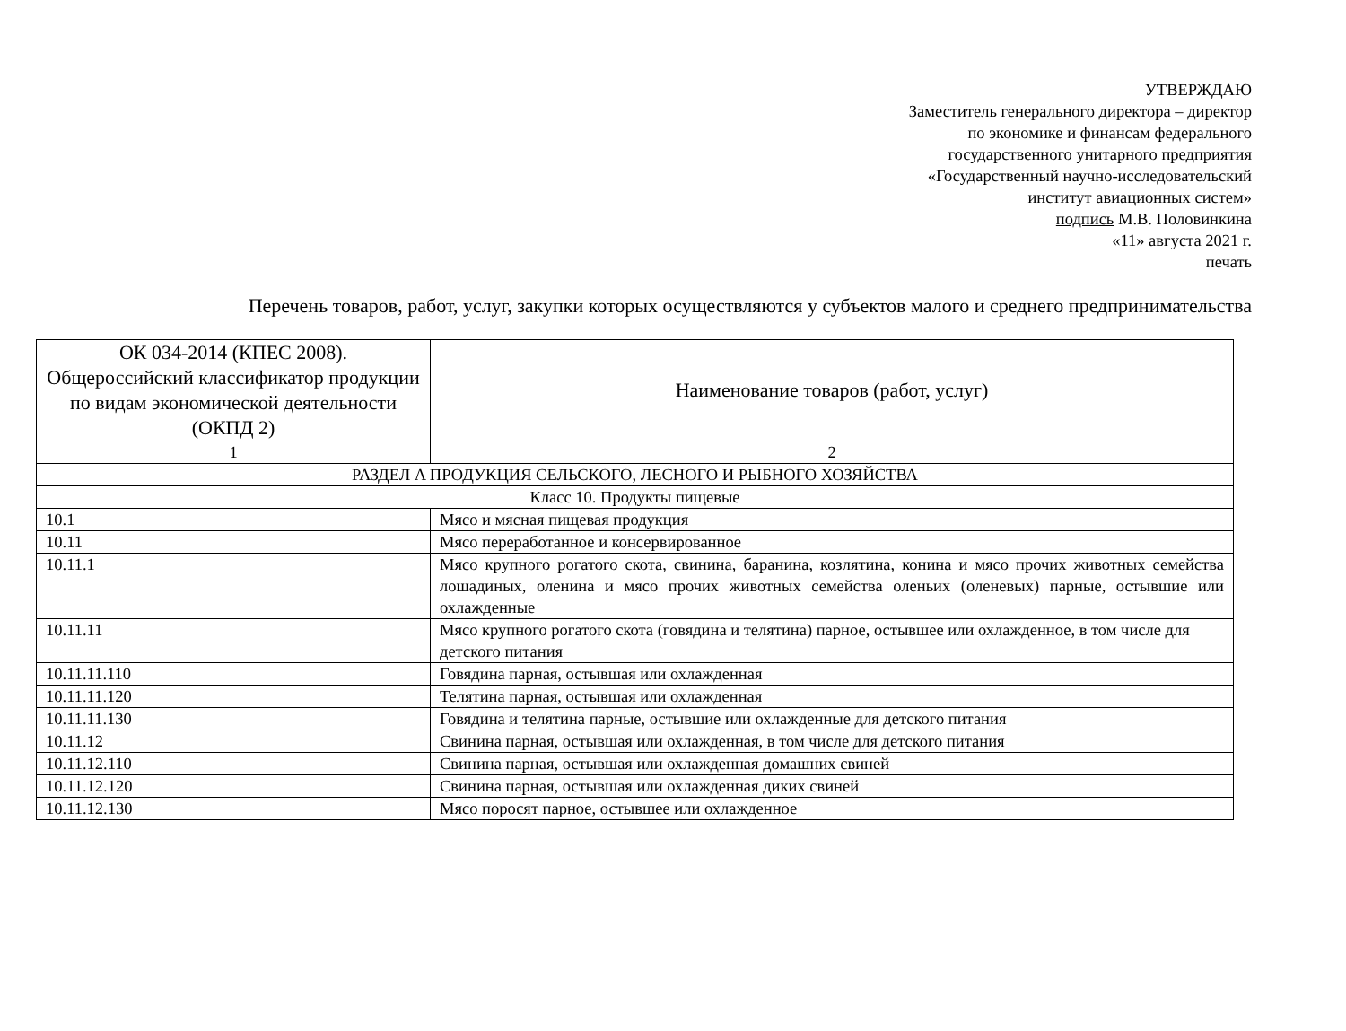УТВЕРЖДАЮ
Заместитель генерального директора – директор
по экономике и финансам федерального
государственного унитарного предприятия
«Государственный научно-исследовательский
институт авиационных систем»
подпись М.В. Половинкина
«11» августа 2021 г.
печать
Перечень товаров, работ, услуг, закупки которых осуществляются у субъектов малого и среднего предпринимательства
| ОК 034-2014 (КПЕС 2008). Общероссийский классификатор продукции по видам экономической деятельности (ОКПД 2) | Наименование товаров (работ, услуг) |
| --- | --- |
| 1 | 2 |
| РАЗДЕЛ A ПРОДУКЦИЯ СЕЛЬСКОГО, ЛЕСНОГО И РЫБНОГО ХОЗЯЙСТВА | |
| Класс 10. Продукты пищевые | |
| 10.1 | Мясо и мясная пищевая продукция |
| 10.11 | Мясо переработанное и консервированное |
| 10.11.1 | Мясо крупного рогатого скота, свинина, баранина, козлятина, конина и мясо прочих животных семейства лошадиных, оленина и мясо прочих животных семейства оленьих (оленевых) парные, остывшие или охлажденные |
| 10.11.11 | Мясо крупного рогатого скота (говядина и телятина) парное, остывшее или охлажденное, в том числе для детского питания |
| 10.11.11.110 | Говядина парная, остывшая или охлажденная |
| 10.11.11.120 | Телятина парная, остывшая или охлажденная |
| 10.11.11.130 | Говядина и телятина парные, остывшие или охлажденные для детского питания |
| 10.11.12 | Свинина парная, остывшая или охлажденная, в том числе для детского питания |
| 10.11.12.110 | Свинина парная, остывшая или охлажденная домашних свиней |
| 10.11.12.120 | Свинина парная, остывшая или охлажденная диких свиней |
| 10.11.12.130 | Мясо поросят парное, остывшее или охлажденное |